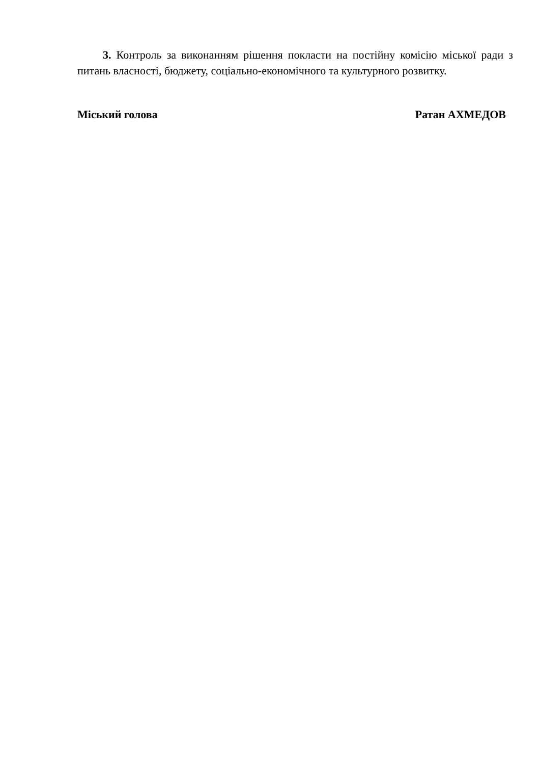3. Контроль за виконанням рішення покласти на постійну комісію міської ради з питань власності, бюджету, соціально-економічного та культурного розвитку.
Міський голова Ратан АХМЕДОВ